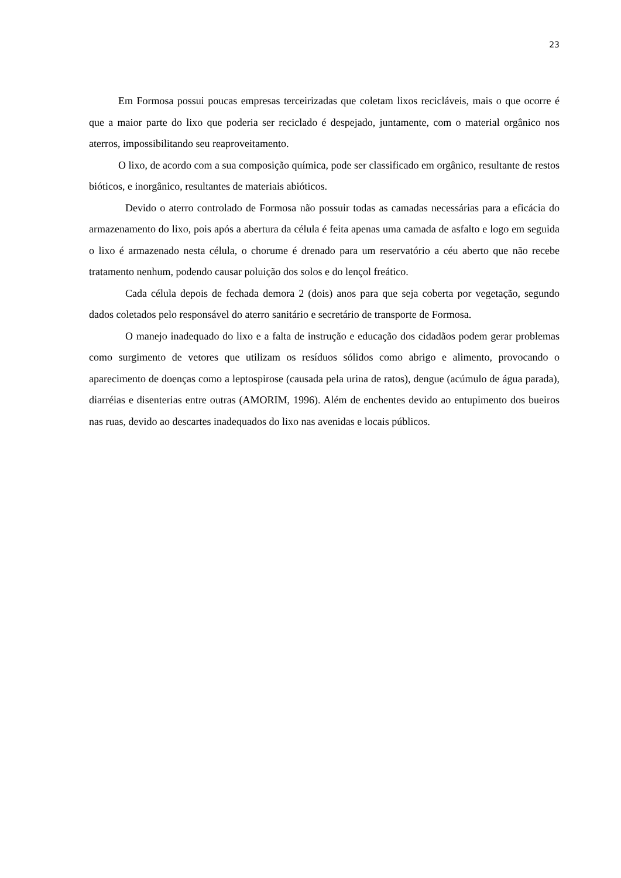23
Em Formosa possui poucas empresas terceirizadas que coletam lixos recicláveis, mais o que ocorre é que a maior parte do lixo que poderia ser reciclado é despejado, juntamente, com o material orgânico nos aterros, impossibilitando seu reaproveitamento.
O lixo, de acordo com a sua composição química, pode ser classificado em orgânico, resultante de restos bióticos, e inorgânico, resultantes de materiais abióticos.
Devido o aterro controlado de Formosa não possuir todas as camadas necessárias para a eficácia do armazenamento do lixo, pois após a abertura da célula é feita apenas uma camada de asfalto e logo em seguida o lixo é armazenado nesta célula, o chorume é drenado para um reservatório a céu aberto que não recebe tratamento nenhum, podendo causar poluição dos solos e do lençol freático.
Cada célula depois de fechada demora 2 (dois) anos para que seja coberta por vegetação, segundo dados coletados pelo responsável do aterro sanitário e secretário de transporte de Formosa.
O manejo inadequado do lixo e a falta de instrução e educação dos cidadãos podem gerar problemas como surgimento de vetores que utilizam os resíduos sólidos como abrigo e alimento, provocando o aparecimento de doenças como a leptospirose (causada pela urina de ratos), dengue (acúmulo de água parada), diarréias e disenterias entre outras (AMORIM, 1996). Além de enchentes devido ao entupimento dos bueiros nas ruas, devido ao descartes inadequados do lixo nas avenidas e locais públicos.